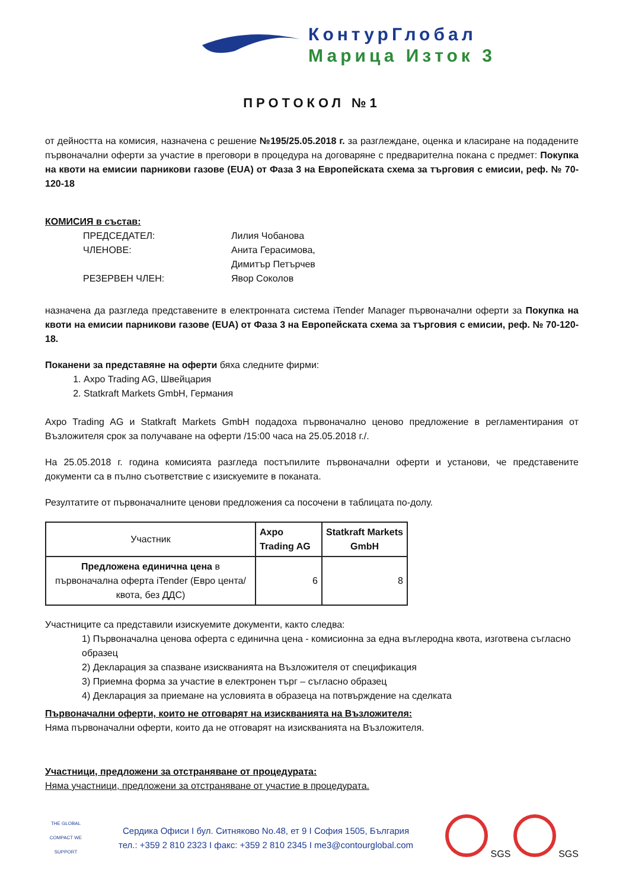КонтурГлобал
Марица Изток 3
ПРОТОКОЛ №1
от дейността на комисия, назначена с решение №195/25.05.2018 г. за разглеждане, оценка и класиране на подадените първоначални оферти за участие в преговори в процедура на договаряне с предварителна покана с предмет: Покупка на квоти на емисии парникови газове (EUA) от Фаза 3 на Европейската схема за търговия с емисии, реф. № 70-120-18
КОМИСИЯ в състав:
ПРЕДСЕДАТЕЛ: Лилия Чобанова ЧЛЕНОВЕ: Анита Герасимова, Димитър Петърчев РЕЗЕРВЕН ЧЛЕН: Явор Соколов
назначена да разгледа представените в електронната система iTender Manager първоначални оферти за Покупка на квоти на емисии парникови газове (EUA) от Фаза 3 на Европейската схема за търговия с емисии, реф. № 70-120-18.
Поканени за представяне на оферти бяха следните фирми:
1. Axpo Trading AG, Швейцария
2. Statkraft Markets GmbH, Германия
Axpo Trading AG и Statkraft Markets GmbH подадоха първоначално ценово предложение в регламентирания от Възложителя срок за получаване на оферти /15:00 часа на 25.05.2018 г./.
На 25.05.2018 г. година комисията разгледа постъпилите първоначални оферти и установи, че представените документи са в пълно съответствие с изискуемите в поканата.
Резултатите от първоначалните ценови предложения са посочени в таблицата по-долу.
| Участник | Axpo Trading AG | Statkraft Markets GmbH |
| --- | --- | --- |
| Предложена единична цена в първоначална оферта iTender (Евро цента/квота, без ДДС) | 6 | 8 |
Участниците са представили изискуемите документи, както следва:
1) Първоначална ценова оферта с единична цена - комисионна за една въглеродна квота, изготвена съгласно образец
2) Декларация за спазване изискванията на Възложителя от спецификация
3) Приемна форма за участие в електронен търг – съгласно образец
4) Декларация за приемане на условията в образеца на потвърждение на сделката
Първоначални оферти, които не отговарят на изискванията на Възложителя:
Няма първоначални оферти, които да не отговарят на изискванията на Възложителя.
Участници, предложени за отстраняване от процедурата:
Няма участници, предложени за отстраняване от участие в процедурата.
THE GLOBAL COMPACT WE SUPPORT
Сердика Офиси I бул. Ситняково No.48, ет 9 I София 1505, България
тел.: +359 2 810 2323 I факс: +359 2 810 2345 I me3@contourglobal.com
SGS SGS